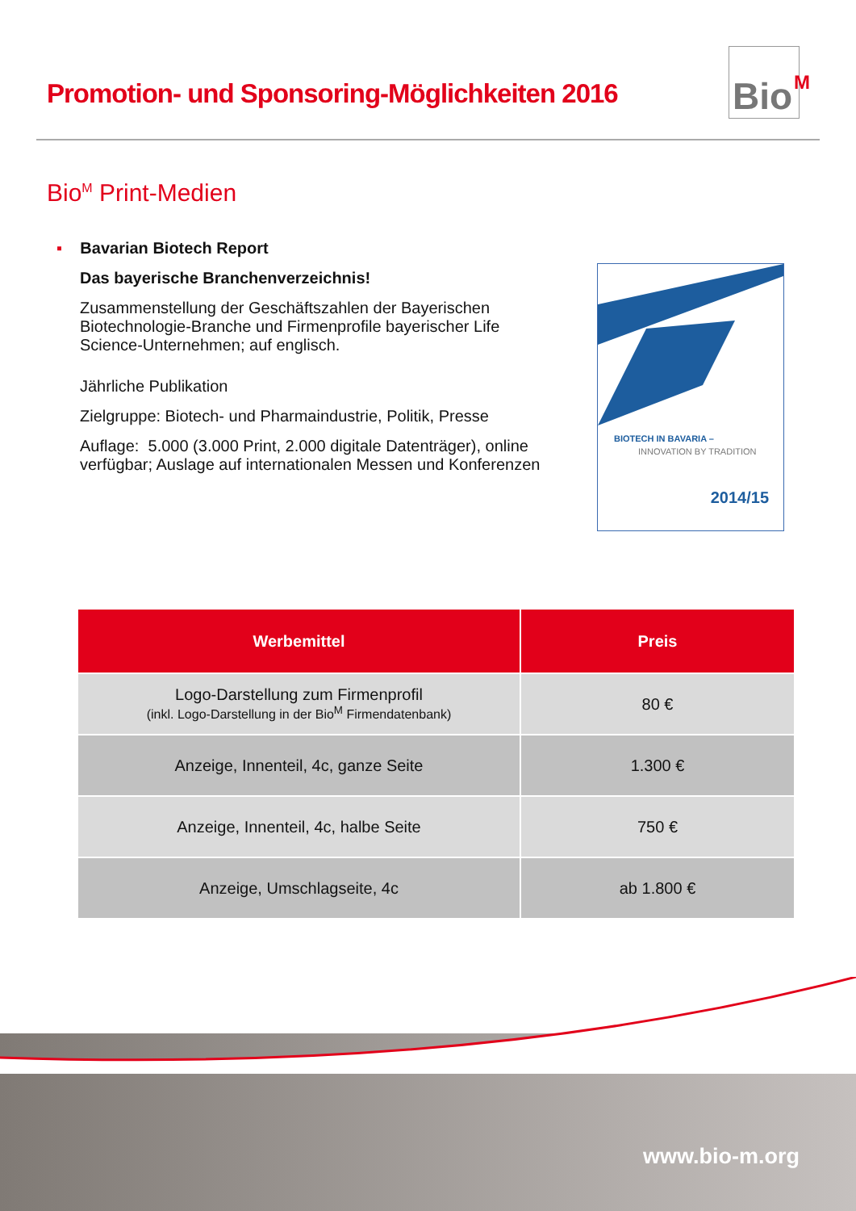Promotion- und Sponsoring-Möglichkeiten 2016
Bio<sup>M</sup>
Bio<sup>M</sup> Print-Medien
▪ Bavarian Biotech Report
Das bayerische Branchenverzeichnis!
Zusammenstellung der Geschäftszahlen der Bayerischen Biotechnologie-Branche und Firmenprofile bayerischer Life Science-Unternehmen; auf englisch.
Jährliche Publikation
Zielgruppe: Biotech- und Pharmaindustrie, Politik, Presse
Auflage: 5.000 (3.000 Print, 2.000 digitale Datenträger), online verfügbar; Auslage auf internationalen Messen und Konferenzen
BIOTECH IN BAVARIA –
INNOVATION BY TRADITION
2014/15
| Werbemittel | Preis |
| --- | --- |
| Logo-Darstellung zum Firmenprofil (inkl. Logo-Darstellung in der Bio<sup>M</sup> Firmendatenbank) | 80 € |
| Anzeige, Innenteil, 4c, ganze Seite | 1.300 € |
| Anzeige, Innenteil, 4c, halbe Seite | 750 € |
| Anzeige, Umschlagseite, 4c | ab 1.800 € |
www.bio-m.org